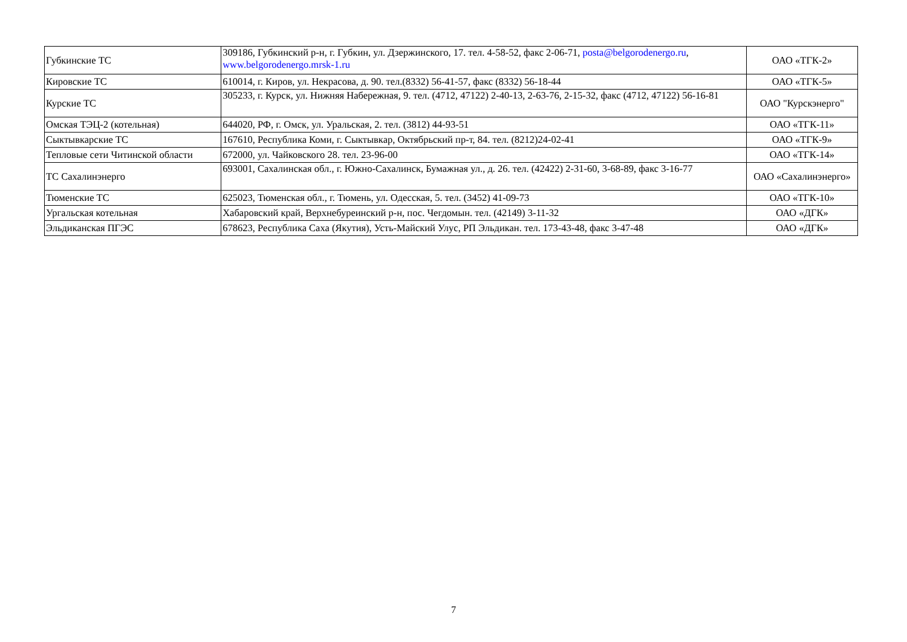| Губкинские ТС | 309186, Губкинский р-н, г. Губкин, ул. Дзержинского, 17. тел. 4-58-52, факс 2-06-71, posta@belgorodenergo.ru , www.belgorodenergo.mrsk-1.ru | ОАО «ТГК-2» |
| Кировские ТС | 610014, г. Киров, ул. Некрасова, д. 90. тел.(8332) 56-41-57, факс (8332) 56-18-44 | ОАО «ТГК-5» |
| Курские ТС | 305233, г. Курск, ул. Нижняя Набережная, 9. тел. (4712, 47122) 2-40-13, 2-63-76, 2-15-32, факс (4712, 47122) 56-16-81 | ОАО "Курскэнерго" |
| Омская ТЭЦ-2 (котельная) | 644020, РФ, г. Омск, ул. Уральская, 2. тел. (3812) 44-93-51 | ОАО «ТГК-11» |
| Сыктывкарские ТС | 167610, Республика Коми, г. Сыктывкар, Октябрьский пр-т, 84. тел. (8212)24-02-41 | ОАО «ТГК-9» |
| Тепловые сети Читинской области | 672000, ул. Чайковского 28. тел. 23-96-00 | ОАО «ТГК-14» |
| ТС Сахалинэнерго | 693001, Сахалинская обл., г. Южно-Сахалинск, Бумажная ул., д. 26. тел. (42422) 2-31-60, 3-68-89, факс 3-16-77 | ОАО «Сахалинэнерго» |
| Тюменские ТС | 625023, Тюменская обл., г. Тюмень, ул. Одесская, 5. тел. (3452) 41-09-73 | ОАО «ТГК-10» |
| Ургальская котельная | Хабаровский край, Верхнебуреинский р-н, пос. Чегдомын. тел. (42149) 3-11-32 | ОАО «ДГК» |
| Эльдиканская ПГЭС | 678623, Республика Саха (Якутия), Усть-Майский Улус, РП Эльдикан. тел. 173-43-48, факс 3-47-48 | ОАО «ДГК» |
7